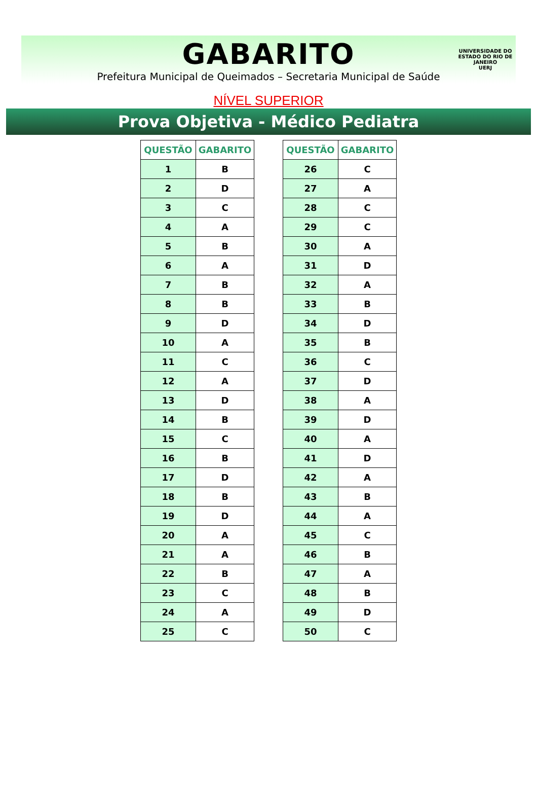GABARITO
Prefeitura Municipal de Queimados – Secretaria Municipal de Saúde
UNIVERSIDADE DO ESTADO DO RIO DE JANEIRO
UERJ
NÍVEL SUPERIOR
Prova Objetiva - Médico Pediatra
| QUESTÃO | GABARITO |
| --- | --- |
| 1 | B |
| 2 | D |
| 3 | C |
| 4 | A |
| 5 | B |
| 6 | A |
| 7 | B |
| 8 | B |
| 9 | D |
| 10 | A |
| 11 | C |
| 12 | A |
| 13 | D |
| 14 | B |
| 15 | C |
| 16 | B |
| 17 | D |
| 18 | B |
| 19 | D |
| 20 | A |
| 21 | A |
| 22 | B |
| 23 | C |
| 24 | A |
| 25 | C |
| QUESTÃO | GABARITO |
| --- | --- |
| 26 | C |
| 27 | A |
| 28 | C |
| 29 | C |
| 30 | A |
| 31 | D |
| 32 | A |
| 33 | B |
| 34 | D |
| 35 | B |
| 36 | C |
| 37 | D |
| 38 | A |
| 39 | D |
| 40 | A |
| 41 | D |
| 42 | A |
| 43 | B |
| 44 | A |
| 45 | C |
| 46 | B |
| 47 | A |
| 48 | B |
| 49 | D |
| 50 | C |